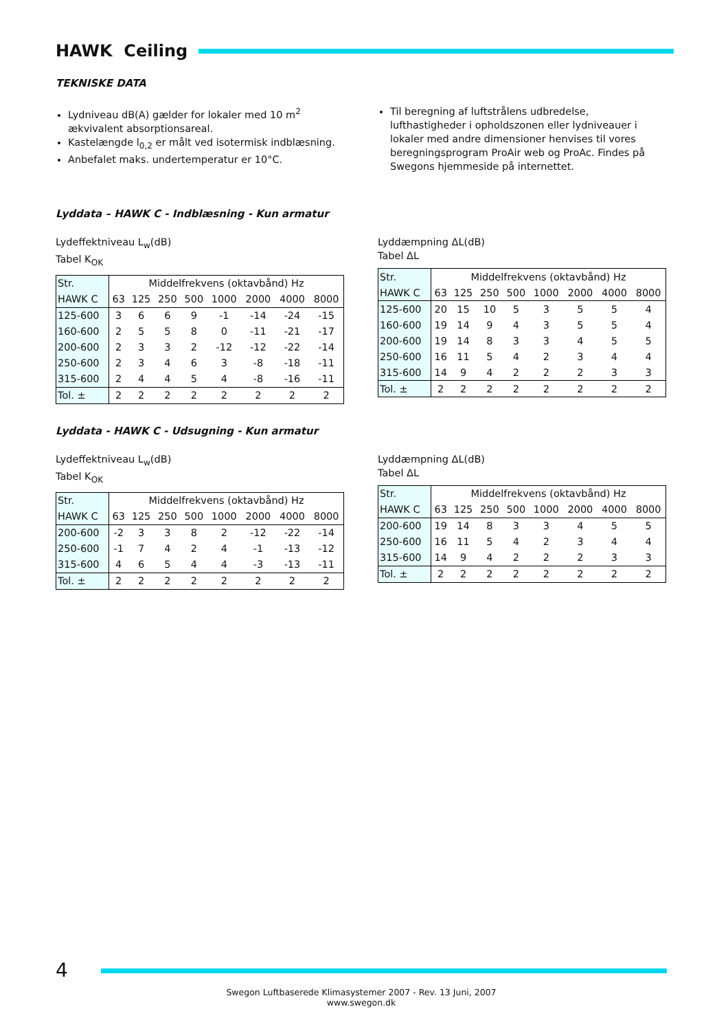HAWK Ceiling
TEKNISKE DATA
Lydniveau dB(A) gælder for lokaler med 10 m<sup>2</sup> ækvivalent absorptionsareal.
Kastelængde l<sub>0,2</sub> er målt ved isotermisk indblæsning.
Anbefalet maks. undertemperatur er 10°C.
Til beregning af luftstrålens udbredelse, lufthastigheder i opholdszonen eller lydniveauer i lokaler med andre dimensioner henvises til vores beregningsprogram ProAir web og ProAc. Findes på Swegons hjemmeside på internettet.
Lyddata – HAWK C - Indblæsning - Kun armatur
Lydeffektniveau L<sub>w</sub>(dB)
Tabel K<sub>OK</sub>
| Str. | Middelfrekvens (oktavbånd) Hz | | | | | | | |
| HAWK C | 63 | 125 | 250 | 500 | 1000 | 2000 | 4000 | 8000 |
| 125-600 | 3 | 6 | 6 | 9 | -1 | -14 | -24 | -15 |
| 160-600 | 2 | 5 | 5 | 8 | 0 | -11 | -21 | -17 |
| 200-600 | 2 | 3 | 3 | 2 | -12 | -12 | -22 | -14 |
| 250-600 | 2 | 3 | 4 | 6 | 3 | -8 | -18 | -11 |
| 315-600 | 2 | 4 | 4 | 5 | 4 | -8 | -16 | -11 |
| Tol. ± | 2 | 2 | 2 | 2 | 2 | 2 | 2 | 2 |
Lyddæmpning ΔL(dB)
Tabel ΔL
| Str. | Middelfrekvens (oktavbånd) Hz | | | | | | | |
| HAWK C | 63 | 125 | 250 | 500 | 1000 | 2000 | 4000 | 8000 |
| 125-600 | 20 | 15 | 10 | 5 | 3 | 5 | 5 | 4 |
| 160-600 | 19 | 14 | 9 | 4 | 3 | 5 | 5 | 4 |
| 200-600 | 19 | 14 | 8 | 3 | 3 | 4 | 5 | 5 |
| 250-600 | 16 | 11 | 5 | 4 | 2 | 3 | 4 | 4 |
| 315-600 | 14 | 9 | 4 | 2 | 2 | 2 | 3 | 3 |
| Tol. ± | 2 | 2 | 2 | 2 | 2 | 2 | 2 | 2 |
Lyddata - HAWK C - Udsugning - Kun armatur
Lydeffektniveau L<sub>w</sub>(dB)
Tabel K<sub>OK</sub>
| Str. | Middelfrekvens (oktavbånd) Hz | | | | | | | |
| HAWK C | 63 | 125 | 250 | 500 | 1000 | 2000 | 4000 | 8000 |
| 200-600 | -2 | 3 | 3 | 8 | 2 | -12 | -22 | -14 |
| 250-600 | -1 | 7 | 4 | 2 | 4 | -1 | -13 | -12 |
| 315-600 | 4 | 6 | 5 | 4 | 4 | -3 | -13 | -11 |
| Tol. ± | 2 | 2 | 2 | 2 | 2 | 2 | 2 | 2 |
Lyddæmpning ΔL(dB)
Tabel ΔL
| Str. | Middelfrekvens (oktavbånd) Hz | | | | | | | |
| HAWK C | 63 | 125 | 250 | 500 | 1000 | 2000 | 4000 | 8000 |
| 200-600 | 19 | 14 | 8 | 3 | 3 | 4 | 5 | 5 |
| 250-600 | 16 | 11 | 5 | 4 | 2 | 3 | 4 | 4 |
| 315-600 | 14 | 9 | 4 | 2 | 2 | 2 | 3 | 3 |
| Tol. ± | 2 | 2 | 2 | 2 | 2 | 2 | 2 | 2 |
4
Swegon Luftbaserede Klimasystemer 2007 - Rev. 13 Juni, 2007
www.swegon.dk